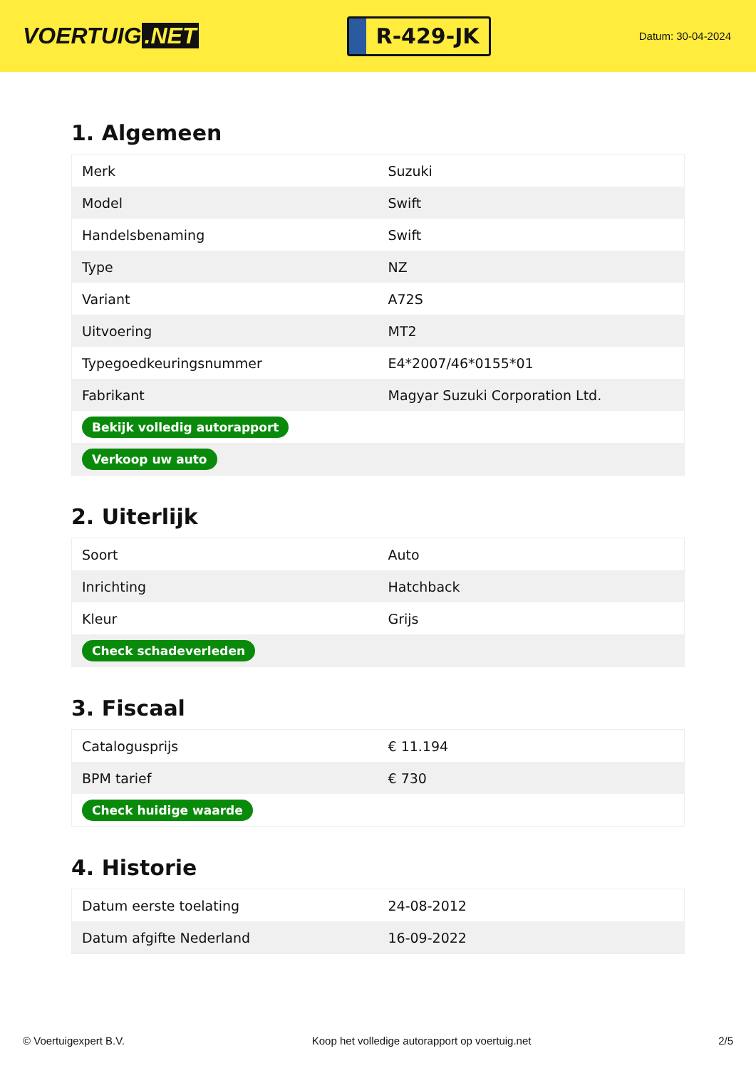VOERTUIG.NET
R-429-JK
Datum: 30-04-2024
1. Algemeen
| Merk | Suzuki |
| Model | Swift |
| Handelsbenaming | Swift |
| Type | NZ |
| Variant | A72S |
| Uitvoering | MT2 |
| Typegoedkeuringsnummer | E4*2007/46*0155*01 |
| Fabrikant | Magyar Suzuki Corporation Ltd. |
| Bekijk volledig autorapport | |
| Verkoop uw auto | |
2. Uiterlijk
| Soort | Auto |
| Inrichting | Hatchback |
| Kleur | Grijs |
| Check schadeverleden | |
3. Fiscaal
| Catalogusprijs | € 11.194 |
| BPM tarief | € 730 |
| Check huidige waarde | |
4. Historie
| Datum eerste toelating | 24-08-2012 |
| Datum afgifte Nederland | 16-09-2022 |
© Voertuigexpert B.V. Koop het volledige autorapport op voertuig.net 2/5